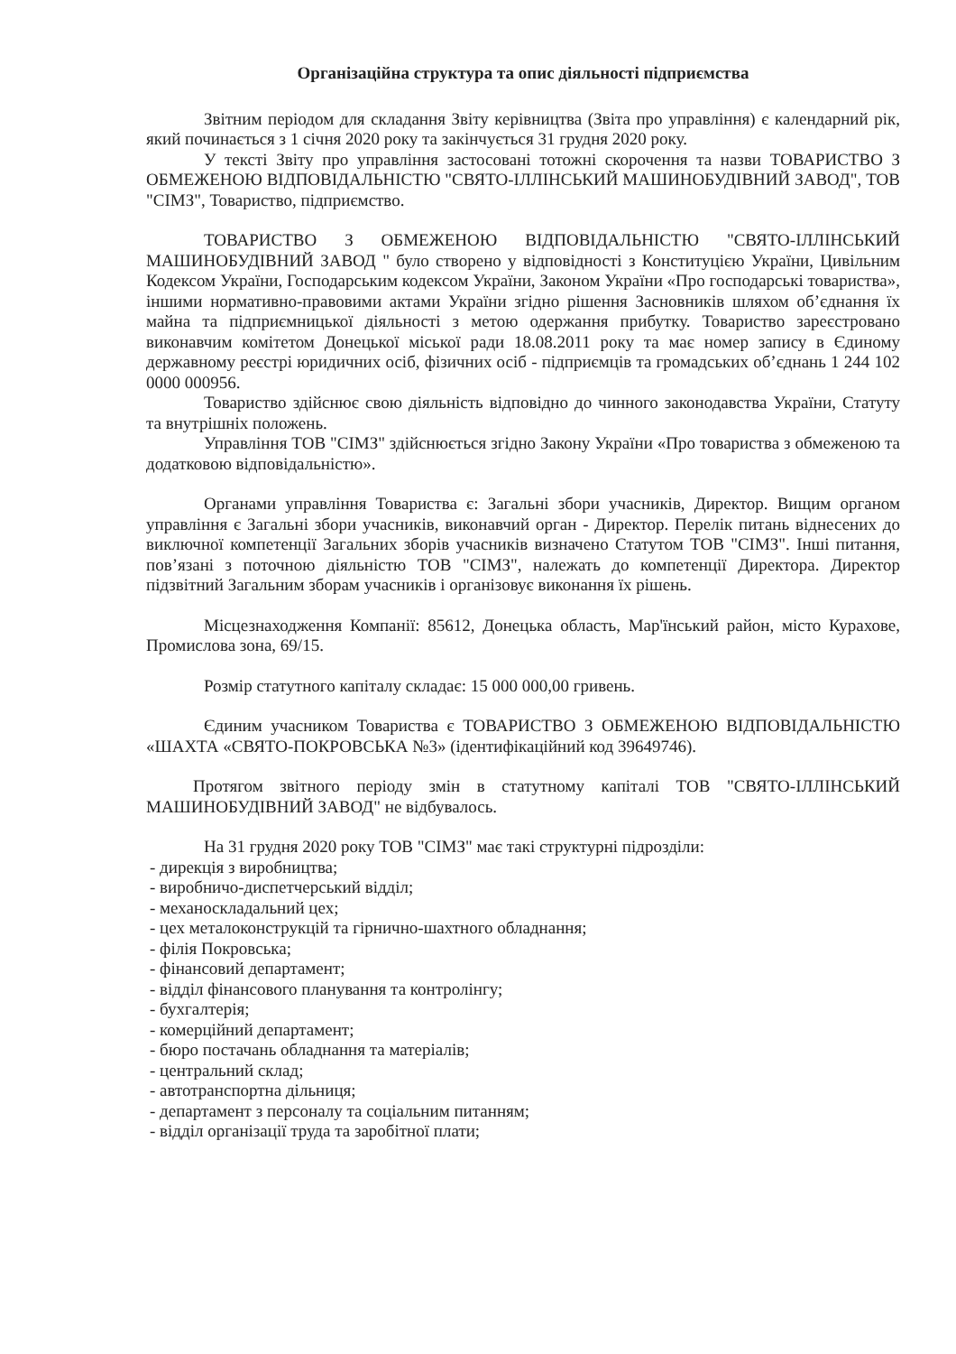Організаційна структура та опис діяльності підприємства
Звітним періодом для складання Звіту керівництва (Звіта про управління) є календарний рік, який починається з 1 січня 2020 року та закінчується 31 грудня 2020 року.
У тексті Звіту про управління застосовані тотожні скорочення та назви ТОВАРИСТВО З ОБМЕЖЕНОЮ ВІДПОВІДАЛЬНІСТЮ "СВЯТО-ІЛЛІНСЬКИЙ МАШИНОБУДІВНИЙ ЗАВОД", ТОВ "СІМЗ", Товариство, підприємство.
ТОВАРИСТВО З ОБМЕЖЕНОЮ ВІДПОВІДАЛЬНІСТЮ "СВЯТО-ІЛЛІНСЬКИЙ МАШИНОБУДІВНИЙ ЗАВОД " було створено у відповідності з Конституцією України, Цивільним Кодексом України, Господарським кодексом України, Законом України «Про господарські товариства», іншими нормативно-правовими актами України згідно рішення Засновників шляхом об’єднання їх майна та підприємницької діяльності з метою одержання прибутку. Товариство зареєстровано виконавчим комітетом Донецької міської ради 18.08.2011 року та має номер запису в Єдиному державному реєстрі юридичних осіб, фізичних осіб - підприємців та громадських об’єднань 1 244 102 0000 000956.
Товариство здійснює свою діяльність відповідно до чинного законодавства України, Статуту та внутрішніх положень.
Управління ТОВ "СІМЗ" здійснюється згідно Закону України «Про товариства з обмеженою та додатковою відповідальністю».
Органами управління Товариства є: Загальні збори учасників, Директор. Вищим органом управління є Загальні збори учасників, виконавчий орган - Директор. Перелік питань віднесених до виключної компетенції Загальних зборів учасників визначено Статутом ТОВ "СІМЗ". Інші питання, пов’язані з поточною діяльністю ТОВ "СІМЗ", належать до компетенції Директора. Директор підзвітний Загальним зборам учасників і організовує виконання їх рішень.
Місцезнаходження Компанії: 85612, Донецька область, Мар'їнський район, місто Курахове, Промислова зона, 69/15.
Розмір статутного капіталу складає: 15 000 000,00 гривень.
Єдиним учасником Товариства є ТОВАРИСТВО З ОБМЕЖЕНОЮ ВІДПОВІДАЛЬНІСТЮ «ШАХТА «СВЯТО-ПОКРОВСЬКА №3» (ідентифікаційний код 39649746).
Протягом звітного періоду змін в статутному капіталі ТОВ "СВЯТО-ІЛЛІНСЬКИЙ МАШИНОБУДІВНИЙ ЗАВОД" не відбувалось.
На 31 грудня 2020 року ТОВ "СІМЗ" має такі структурні підрозділи:
- дирекція з виробництва;
- виробничо-диспетчерський відділ;
- механоскладальний цех;
- цех металоконструкцій та гірнично-шахтного обладнання;
- філія Покровська;
- фінансовий департамент;
- відділ фінансового планування та контролінгу;
- бухгалтерія;
- комерційний департамент;
- бюро постачань обладнання та матеріалів;
- центральний склад;
- автотранспортна дільниця;
- департамент з персоналу та соціальним питанням;
- відділ організації труда та заробітної плати;